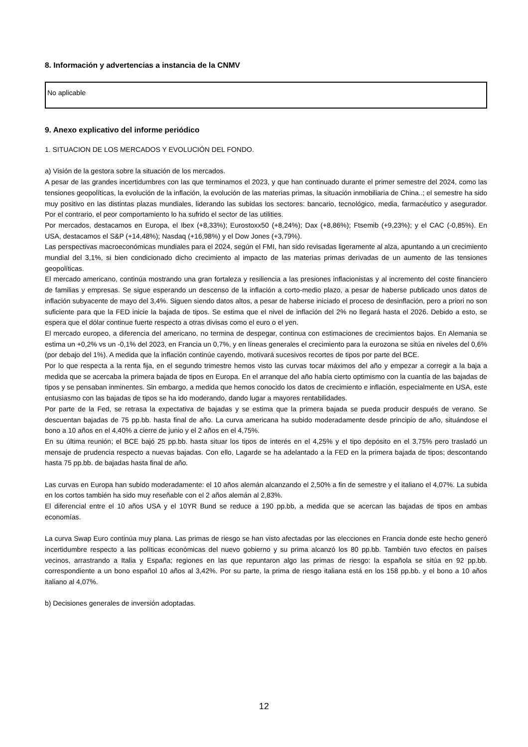8. Información y advertencias a instancia de la CNMV
No aplicable
9. Anexo explicativo del informe periódico
1. SITUACION DE LOS MERCADOS Y EVOLUCIÓN DEL FONDO.
a) Visión de la gestora sobre la situación de los mercados.
A pesar de las grandes incertidumbres con las que terminamos el 2023, y que han continuado durante el primer semestre del 2024, como las tensiones geopolíticas, la evolución de la inflación, la evolución de las materias primas, la situación inmobiliaria de China..; el semestre ha sido muy positivo en las distintas plazas mundiales, liderando las subidas los sectores: bancario, tecnológico, media, farmacéutico y asegurador. Por el contrario, el peor comportamiento lo ha sufrido el sector de las utilities.
Por mercados, destacamos en Europa, el Ibex (+8,33%); Eurostoxx50 (+8,24%); Dax (+8,86%); Ftsemib (+9,23%); y el CAC (-0,85%). En USA, destacamos el S&P (+14,48%); Nasdaq (+16,98%) y el Dow Jones (+3,79%).
Las perspectivas macroeconómicas mundiales para el 2024, según el FMI, han sido revisadas ligeramente al alza, apuntando a un crecimiento mundial del 3,1%, si bien condicionado dicho crecimiento al impacto de las materias primas derivadas de un aumento de las tensiones geopolíticas.
El mercado americano, continúa mostrando una gran fortaleza y resiliencia a las presiones inflacionistas y al incremento del coste financiero de familias y empresas. Se sigue esperando un descenso de la inflación a corto-medio plazo, a pesar de haberse publicado unos datos de inflación subyacente de mayo del 3,4%. Siguen siendo datos altos, a pesar de haberse iniciado el proceso de desinflación, pero a priori no son suficiente para que la FED inicie la bajada de tipos. Se estima que el nivel de inflación del 2% no llegará hasta el 2026. Debido a esto, se espera que el dólar continue fuerte respecto a otras divisas como el euro o el yen.
El mercado europeo, a diferencia del americano, no termina de despegar, continua con estimaciones de crecimientos bajos. En Alemania se estima un +0,2% vs un -0,1% del 2023, en Francia un 0,7%, y en líneas generales el crecimiento para la eurozona se sitúa en niveles del 0,6% (por debajo del 1%). A medida que la inflación continúe cayendo, motivará sucesivos recortes de tipos por parte del BCE.
Por lo que respecta a la renta fija, en el segundo trimestre hemos visto las curvas tocar máximos del año y empezar a corregir a la baja a medida que se acercaba la primera bajada de tipos en Europa. En el arranque del año había cierto optimismo con la cuantía de las bajadas de tipos y se pensaban inminentes. Sin embargo, a medida que hemos conocido los datos de crecimiento e inflación, especialmente en USA, este entusiasmo con las bajadas de tipos se ha ido moderando, dando lugar a mayores rentabilidades.
Por parte de la Fed, se retrasa la expectativa de bajadas y se estima que la primera bajada se pueda producir después de verano. Se descuentan bajadas de 75 pp.bb. hasta final de año. La curva americana ha subido moderadamente desde principio de año, situándose el bono a 10 años en el 4,40% a cierre de junio y el 2 años en el 4,75%.
En su última reunión; el BCE bajó 25 pp.bb. hasta situar los tipos de interés en el 4,25% y el tipo depósito en el 3,75% pero trasladó un mensaje de prudencia respecto a nuevas bajadas. Con ello, Lagarde se ha adelantado a la FED en la primera bajada de tipos; descontando hasta 75 pp.bb. de bajadas hasta final de año.
Las curvas en Europa han subido moderadamente: el 10 años alemán alcanzando el 2,50% a fin de semestre y el italiano el 4,07%. La subida en los cortos también ha sido muy reseñable con el 2 años alemán al 2,83%.
El diferencial entre el 10 años USA y el 10YR Bund se reduce a 190 pp.bb, a medida que se acercan las bajadas de tipos en ambas economías.
La curva Swap Euro continúa muy plana. Las primas de riesgo se han visto afectadas por las elecciones en Francia donde este hecho generó incertidumbre respecto a las políticas económicas del nuevo gobierno y su prima alcanzó los 80 pp.bb. También tuvo efectos en países vecinos, arrastrando a Italia y España; regiones en las que repuntaron algo las primas de riesgo: la española se sitúa en 92 pp.bb. correspondiente a un bono español 10 años al 3,42%. Por su parte, la prima de riesgo italiana está en los 158 pp.bb. y el bono a 10 años italiano al 4,07%.
b) Decisiones generales de inversión adoptadas.
12